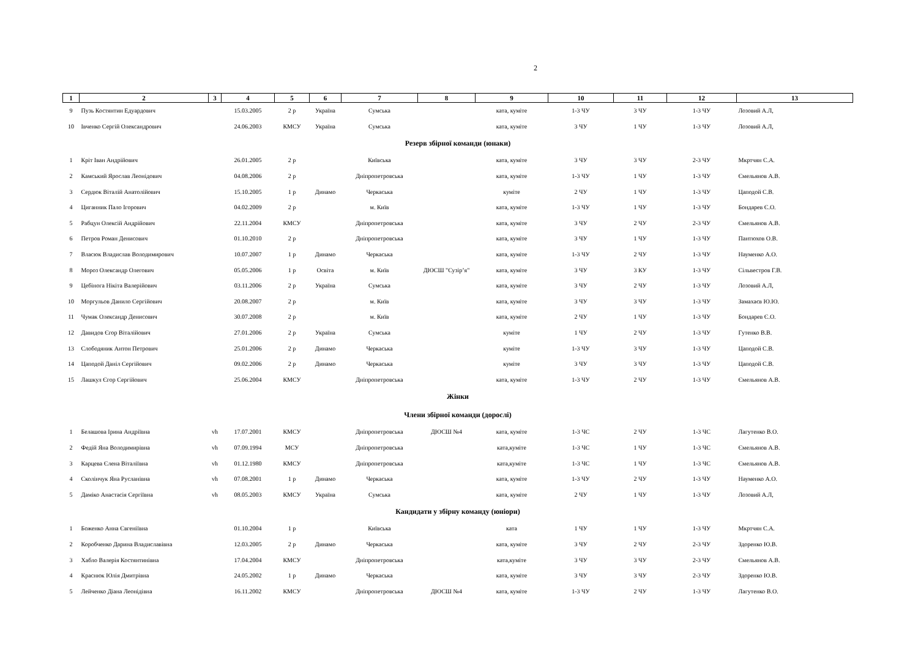2
| 1 | 2 | 3 | 4 | 5 | 6 | 7 | 8 | 9 | 10 | 11 | 12 | 13 |
| --- | --- | --- | --- | --- | --- | --- | --- | --- | --- | --- | --- | --- |
| 9 | Пузь Костянтин Едуардович | | 15.03.2005 | 2 р | Україна | Сумська | | ката, куміте | 1-3 ЧУ | 3 ЧУ | 1-3 ЧУ | Лозовий А.Л, |
| 10 | Івченко Сергій Олександрович | | 24.06.2003 | КМСУ | Україна | Сумська | | ката, куміте | 3 ЧУ | 1 ЧУ | 1-3 ЧУ | Лозовий А.Л, |
| Резерв збірної команди (юнаки) | | | | | | | | | | | | |
| 1 | Кріт Іван Андрійович | | 26.01.2005 | 2 р | | Київська | | ката, куміте | 3 ЧУ | 3 ЧУ | 2-3 ЧУ | Мкртчян С.А. |
| 2 | Камський Ярослав Леонідович | | 04.08.2006 | 2 р | | Дніпропетровська | | ката, куміте | 1-3 ЧУ | 1 ЧУ | 1-3 ЧУ | Ємельянов А.В. |
| 3 | Сердюк Віталій Анатолійович | | 15.10.2005 | 1 р | Динамо | Черкаська | | куміте | 2 ЧУ | 1 ЧУ | 1-3 ЧУ | Цаподой С.В. |
| 4 | Циганник Пало Ігорович | | 04.02.2009 | 2 р | | м. Київ | | ката, куміте | 1-3 ЧУ | 1 ЧУ | 1-3 ЧУ | Бондарев Є.О. |
| 5 | Рабцун Олексій Андрійович | | 22.11.2004 | КМСУ | | Дніпропетровська | | ката, куміте | 3 ЧУ | 2 ЧУ | 2-3 ЧУ | Ємельянов А.В. |
| 6 | Петров Роман Денисович | | 01.10.2010 | 2 р | | Дніпропетровська | | ката, куміте | 3 ЧУ | 1 ЧУ | 1-3 ЧУ | Пантюхов О.В. |
| 7 | Власюк Владислав Володимирович | | 10.07.2007 | 1 р | Динамо | Черкаська | | ката, куміте | 1-3 ЧУ | 2 ЧУ | 1-3 ЧУ | Науменко А.О. |
| 8 | Мороз Олександр Олегович | | 05.05.2006 | 1 р | Освіта | м. Київ | ДЮСШ "Сузір’я" | ката, куміте | 3 ЧУ | 3 КУ | 1-3 ЧУ | Сільвестров Г.В. |
| 9 | Цебінога Нікіта Валерійович | | 03.11.2006 | 2 р | Україна | Сумська | | ката, куміте | 3 ЧУ | 2 ЧУ | 1-3 ЧУ | Лозовий А.Л, |
| 10 | Моргульов Данило Сергійович | | 20.08.2007 | 2 р | | м. Київ | | ката, куміте | 3 ЧУ | 3 ЧУ | 1-3 ЧУ | Замахаєв Ю.Ю. |
| 11 | Чумак Олександр Денисович | | 30.07.2008 | 2 р | | м. Київ | | ката, куміте | 2 ЧУ | 1 ЧУ | 1-3 ЧУ | Бондарев Є.О. |
| 12 | Давидов Єгор Віталійович | | 27.01.2006 | 2 р | Україна | Сумська | | куміте | 1 ЧУ | 2 ЧУ | 1-3 ЧУ | Гутенко В.В. |
| 13 | Слободяник Антон Петрович | | 25.01.2006 | 2 р | Динамо | Черкаська | | куміте | 1-3 ЧУ | 3 ЧУ | 1-3 ЧУ | Цаподой С.В. |
| 14 | Цаподой Даніл Сергійович | | 09.02.2006 | 2 р | Динамо | Черкаська | | куміте | 3 ЧУ | 3 ЧУ | 1-3 ЧУ | Цаподой С.В. |
| 15 | Лашкул Єгор Сергійович | | 25.06.2004 | КМСУ | | Дніпропетровська | | ката, куміте | 1-3 ЧУ | 2 ЧУ | 1-3 ЧУ | Ємельянов А.В. |
| Жінки | | | | | | | | | | | | |
| Члени збірної команди (дорослі) | | | | | | | | | | | | |
| 1 | Белашова Ірина Андріївна | vh | 17.07.2001 | КМСУ | | Дніпропетровська | ДЮСШ №4 | ката, куміте | 1-3 ЧС | 2 ЧУ | 1-3 ЧС | Лагутенко В.О. |
| 2 | Федій Яна Володимирівна | vh | 07.09.1994 | МСУ | | Дніпропетровська | | ката,куміте | 1-3 ЧС | 1 ЧУ | 1-3 ЧС | Ємельянов А.В. |
| 3 | Карцева Єлена Віталіївна | vh | 01.12.1980 | КМСУ | | Дніпропетровська | | ката,куміте | 1-3 ЧС | 1 ЧУ | 1-3 ЧС | Ємельянов А.В. |
| 4 | Сколінчук Яна Русланівна | vh | 07.08.2001 | 1 р | Динамо | Черкаська | | ката, куміте | 1-3 ЧУ | 2 ЧУ | 1-3 ЧУ | Науменко А.О. |
| 5 | Даміко Анастасія Сергіївна | vh | 08.05.2003 | КМСУ | Україна | Сумська | | ката, куміте | 2 ЧУ | 1 ЧУ | 1-3 ЧУ | Лозовий А.Л, |
| Кандидати у збірну команду (юніори) | | | | | | | | | | | | |
| 1 | Боженко Анна Євгеніївна | | 01.10.2004 | 1 р | | Київська | | ката | 1 ЧУ | 1 ЧУ | 1-3 ЧУ | Мкртчян С.А. |
| 2 | Коробченко Дарина Владиславівна | | 12.03.2005 | 2 р | Динамо | Черкаська | | ката, куміте | 3 ЧУ | 2 ЧУ | 2-3 ЧУ | Здоренко Ю.В. |
| 3 | Хабло Валерія Костянтинівна | | 17.04.2004 | КМСУ | | Дніпропетровська | | ката,куміте | 3 ЧУ | 3 ЧУ | 2-3 ЧУ | Ємельянов А.В. |
| 4 | Краснюк Юлія Дмитрівна | | 24.05.2002 | 1 р | Динамо | Черкаська | | ката, куміте | 3 ЧУ | 3 ЧУ | 2-3 ЧУ | Здоренко Ю.В. |
| 5 | Лейченко Діана Леонідівна | | 16.11.2002 | КМСУ | | Дніпропетровська | ДЮСШ №4 | ката, куміте | 1-3 ЧУ | 2 ЧУ | 1-3 ЧУ | Лагутенко В.О. |